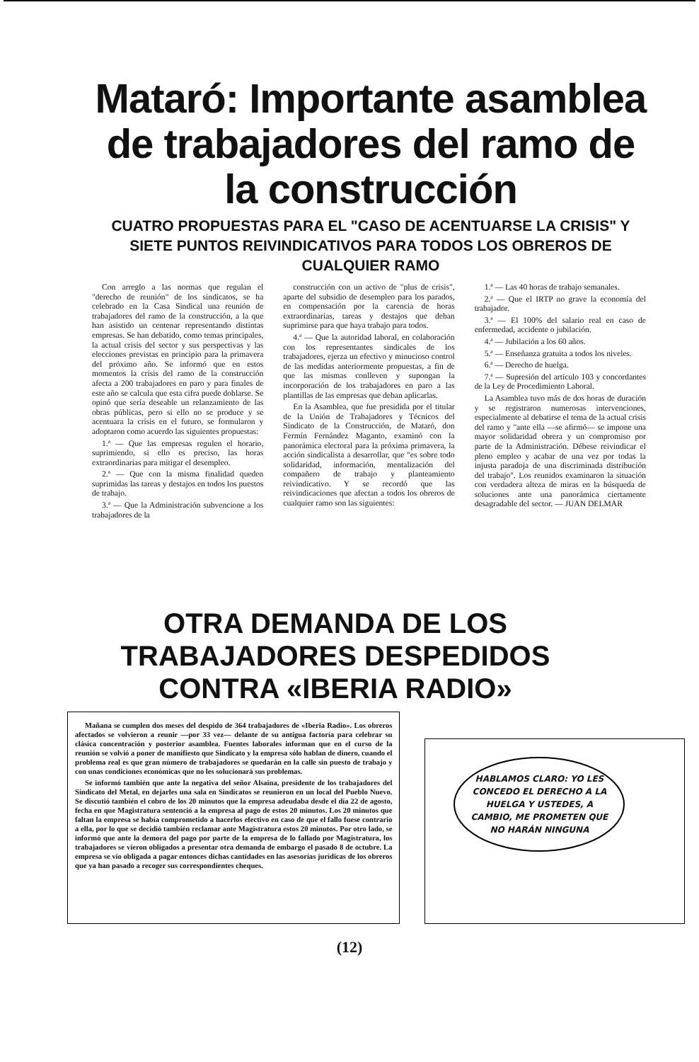Mataró: Importante asamblea de trabajadores del ramo de la construcción
CUATRO PROPUESTAS PARA EL "CASO DE ACENTUARSE LA CRISIS" Y SIETE PUNTOS REIVINDICATIVOS PARA TODOS LOS OBREROS DE CUALQUIER RAMO
Con arreglo a las normas que regulan el "derecho de reunión" de los sindicatos, se ha celebrado en la Casa Sindical una reunión de trabajadores del ramo de la construcción, a la que han asistido un centenar representando distintas empresas. Se han debatido, como temas principales, la actual crisis del sector y sus perspectivas y las elecciones previstas en principio para la primavera del próximo año. Se informó que en estos momentos la crisis del ramo de la construcción afecta a 200 trabajadores en paro y para finales de este año se calcula que esta cifra puede doblarse. Se opinó que sería deseable un relanzamiento de las obras públicas, pero si ello no se produce y se acentuara la crisis en el futuro, se formularon y adoptaron como acuerdo las siguientes propuestas:
1.ª — Que las empresas regulen el horario, suprimiendo, si ello es preciso, las horas extraordinarias para mitigar el desempleo.
2.ª — Que con la misma finalidad queden suprimidas las tareas y destajos en todos los puestos de trabajo.
3.ª — Que la Administración subvencione a los trabajadores de la
construcción con un activo de "plus de crisis", aparte del subsidio de desempleo para los parados, en compensación por la carencia de horas extraordinarias, tareas y destajos que deban suprimirse para que haya trabajo para todos.
4.ª — Que la autoridad laboral, en colaboración con los representantes sindicales de los trabajadores, ejerza un efectivo y minucioso control de las medidas anteriormente propuestas, a fin de que las mismas conlleven y supongan la incorporación de los trabajadores en paro a las plantillas de las empresas que deban aplicarlas.
En la Asamblea, que fue presidida por el titular de la Unión de Trabajadores y Técnicos del Sindicato de la Construcción, de Mataró, don Fermín Fernández Maganto, examinó con la panorámica electoral para la próxima primavera, la acción sindicalista a desarrollar, que "es sobre todo solidaridad, información, mentalización del compañero de trabajo y planteamiento reivindicativo. Y se recordó que las reivindicaciones que afectan a todos los obreros de cualquier ramo son las siguientes:
1.ª — Las 40 horas de trabajo semanales.
2.ª — Que el IRTP no grave la economía del trabajador.
3.ª — El 100% del salario real en caso de enfermedad, accidente o jubilación.
4.ª — Jubilación a los 60 años.
5.ª — Enseñanza gratuita a todos los niveles.
6.ª — Derecho de huelga.
7.ª — Supresión del artículo 103 y concordantes de la Ley de Procedimiento Laboral.
La Asamblea tuvo más de dos horas de duración y se registraron numerosas intervenciones, especialmente al debatirse el tema de la actual crisis del ramo y "ante ella —se afirmó— se impone una mayor solidaridad obrera y un compromiso por parte de la Administración. Débese reivindicar el pleno empleo y acabar de una vez por todas la injusta paradoja de una discriminada distribución del trabajo". Los reunidos examinaron la situación con verdadera alteza de miras en la búsqueda de soluciones ante una panorámica ciertamente desagradable del sector. — JUAN DELMAR
OTRA DEMANDA DE LOS TRABAJADORES DESPEDIDOS CONTRA «IBERIA RADIO»
Mañana se cumplen dos meses del despido de 364 trabajadores de «Iberia Radio». Los obreros afectados se volvieron a reunir —por 33 vez— delante de su antigua factoría para celebrar su clásica concentración y posterior asamblea. Fuentes laborales informan que en el curso de la reunión se volvió a poner de manifiesto que Sindicato y la empresa sólo hablan de dinero, cuando el problema real es que gran número de trabajadores se quedarán en la calle sin puesto de trabajo y con unas condiciones económicas que no les solucionará sus problemas.
Se informó también que ante la negativa del señor Alsaina, presidente de los trabajadores del Sindicato del Metal, en dejarles una sala en Sindicatos se reunieron en un local del Pueblo Nuevo. Se discutió también el cobro de los 20 minutos que la empresa adeudaba desde el día 22 de agosto, fecha en que Magistratura sentenció a la empresa al pago de estos 20 minutos. Los 20 minutos que faltan la empresa se había comprometido a hacerlos efectivo en caso de que el fallo fuese contrario a ella, por lo que se decidió también reclamar ante Magistratura estos 20 minutos. Por otro lado, se informó que ante la demora del pago por parte de la empresa de lo fallado por Magistratura, los trabajadores se vieron obligados a presentar otra demanda de embargo el pasado 8 de octubre. La empresa se vio obligada a pagar entonces dichas cantidades en las asesorías jurídicas de los obreros que ya han pasado a recoger sus correspondientes cheques.
HABLAMOS CLARO: YO LES CONCEDO EL DERECHO A LA HUELGA Y USTEDES, A CAMBIO, ME PROMETEN QUE NO HARÁN NINGUNA
(12)